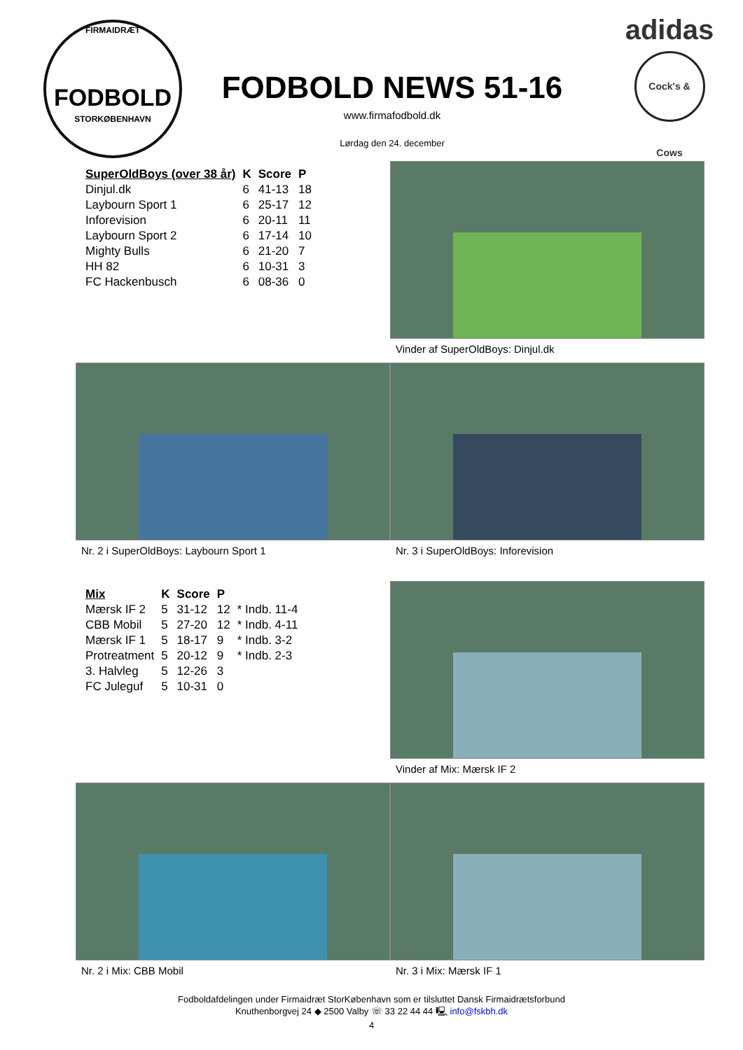FIRMAIDRÆT
FODBOLD
STORKØBENHAVN
FODBOLD NEWS 51-16
www.firmafodbold.dk
Lørdag den 24. december
adidas
Cock's & Cows
| SuperOldBoys (over 38 år) | K | Score | P |
| --- | --- | --- | --- |
| Dinjul.dk | 6 | 41-13 | 18 |
| Laybourn Sport 1 | 6 | 25-17 | 12 |
| Inforevision | 6 | 20-11 | 11 |
| Laybourn Sport 2 | 6 | 17-14 | 10 |
| Mighty Bulls | 6 | 21-20 | 7 |
| HH 82 | 6 | 10-31 | 3 |
| FC Hackenbusch | 6 | 08-36 | 0 |
Vinder af SuperOldBoys: Dinjul.dk
Nr. 2 i SuperOldBoys: Laybourn Sport 1 Nr. 3 i SuperOldBoys: Inforevision
| Mix | K | Score | P | |
| --- | --- | --- | --- | --- |
| Mærsk IF 2 | 5 | 31-12 | 12 | * Indb. 11-4 |
| CBB Mobil | 5 | 27-20 | 12 | * Indb. 4-11 |
| Mærsk IF 1 | 5 | 18-17 | 9 | * Indb. 3-2 |
| Protreatment | 5 | 20-12 | 9 | * Indb. 2-3 |
| 3. Halvleg | 5 | 12-26 | 3 | |
| FC Juleguf | 5 | 10-31 | 0 | |
Vinder af Mix: Mærsk IF 2
Nr. 2 i Mix: CBB Mobil Nr. 3 i Mix: Mærsk IF 1
Fodboldafdelingen under Firmaidræt StorKøbenhavn som er tilsluttet Dansk Firmaidrætsforbund
Knuthenborgvej 24 ◆ 2500 Valby ☏ 33 22 44 44 🖳 info@fskbh.dk
4